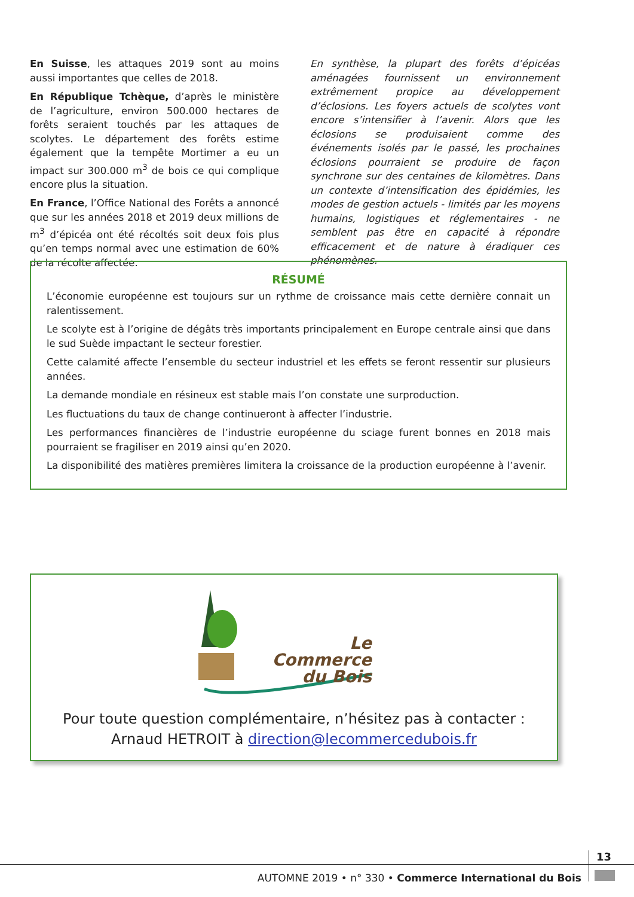En Suisse, les attaques 2019 sont au moins aussi importantes que celles de 2018.
En République Tchèque, d’après le ministère de l’agriculture, environ 500.000 hectares de forêts seraient touchés par les attaques de scolytes. Le département des forêts estime également que la tempête Mortimer a eu un impact sur 300.000 m<sup>3</sup> de bois ce qui complique encore plus la situation.
En France, l’Office National des Forêts a annoncé que sur les années 2018 et 2019 deux millions de m<sup>3</sup> d’épicéa ont été récoltés soit deux fois plus qu’en temps normal avec une estimation de 60% de la récolte affectée.
En synthèse, la plupart des forêts d’épicéas aménagées fournissent un environnement extrêmement propice au développement d’éclosions. Les foyers actuels de scolytes vont encore s’intensifier à l’avenir. Alors que les éclosions se produisaient comme des événements isolés par le passé, les prochaines éclosions pourraient se produire de façon synchrone sur des centaines de kilomètres. Dans un contexte d’intensification des épidémies, les modes de gestion actuels - limités par les moyens humains, logistiques et réglementaires - ne semblent pas être en capacité à répondre efficacement et de nature à éradiquer ces phénomènes.
RÉSUMÉ
L’économie européenne est toujours sur un rythme de croissance mais cette dernière connait un ralentissement.
Le scolyte est à l’origine de dégâts très importants principalement en Europe centrale ainsi que dans le sud Suède impactant le secteur forestier.
Cette calamité affecte l’ensemble du secteur industriel et les effets se feront ressentir sur plusieurs années.
La demande mondiale en résineux est stable mais l’on constate une surproduction.
Les fluctuations du taux de change continueront à affecter l’industrie.
Les performances financières de l’industrie européenne du sciage furent bonnes en 2018 mais pourraient se fragiliser en 2019 ainsi qu’en 2020.
La disponibilité des matières premières limitera la croissance de la production européenne à l’avenir.
Le Commerce
du Bois
Pour toute question complémentaire, n’hésitez pas à contacter :
Arnaud HETROIT à direction@lecommercedubois.fr
13
AUTOMNE 2019 • n° 330 • Commerce International du Bois